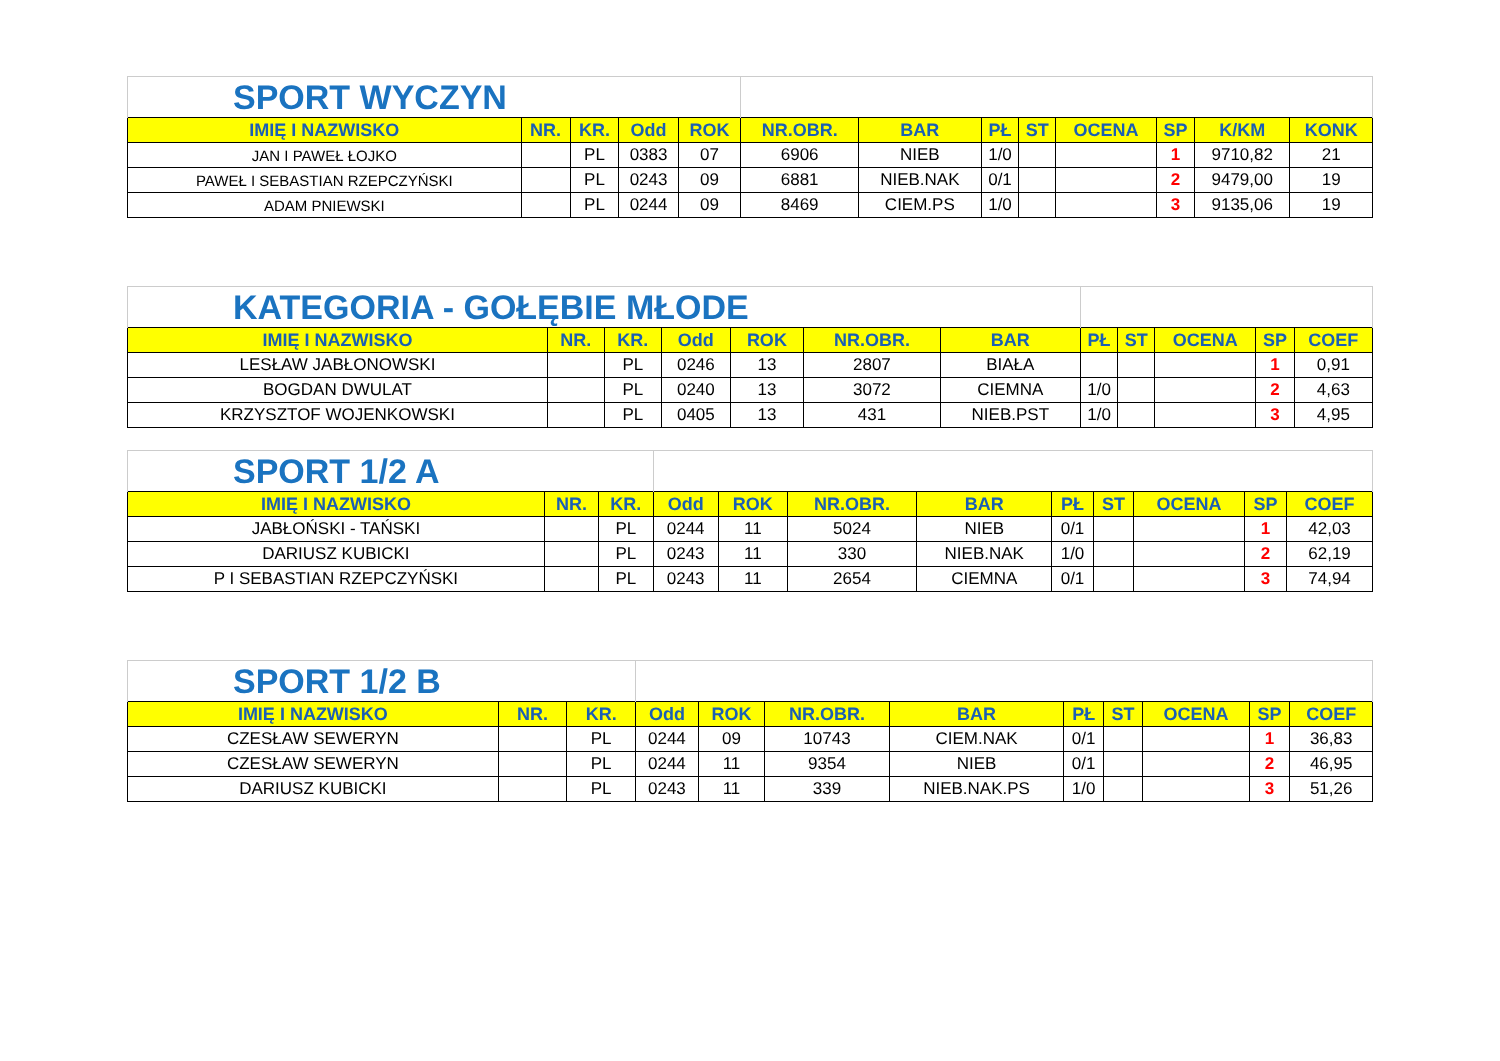| SPORT WYCZYN | | | | | | | | | | | | |
| IMIĘ I NAZWISKO | NR. | KR. | Odd | ROK | NR.OBR. | BAR | PŁ | ST | OCENA | SP | K/KM | KONK |
| JAN I PAWEŁ ŁOJKO | | PL | 0383 | 07 | 6906 | NIEB | 1/0 | | | 1 | 9710,82 | 21 |
| PAWEŁ I SEBASTIAN RZEPCZYŃSKI | | PL | 0243 | 09 | 6881 | NIEB.NAK | 0/1 | | | 2 | 9479,00 | 19 |
| ADAM PNIEWSKI | | PL | 0244 | 09 | 8469 | CIEM.PS | 1/0 | | | 3 | 9135,06 | 19 |
| KATEGORIA - GOŁĘBIE MŁODE | | | | | | | | | | | |
| IMIĘ I NAZWISKO | NR. | KR. | Odd | ROK | NR.OBR. | BAR | PŁ | ST | OCENA | SP | COEF |
| LESŁAW JABŁONOWSKI | | PL | 0246 | 13 | 2807 | BIAŁA | | | | 1 | 0,91 |
| BOGDAN DWULAT | | PL | 0240 | 13 | 3072 | CIEMNA | 1/0 | | | 2 | 4,63 |
| KRZYSZTOF WOJENKOWSKI | | PL | 0405 | 13 | 431 | NIEB.PST | 1/0 | | | 3 | 4,95 |
| SPORT 1/2 A | | | | | | | | | | | |
| IMIĘ I NAZWISKO | NR. | KR. | Odd | ROK | NR.OBR. | BAR | PŁ | ST | OCENA | SP | COEF |
| JABŁOŃSKI - TAŃSKI | | PL | 0244 | 11 | 5024 | NIEB | 0/1 | | | 1 | 42,03 |
| DARIUSZ KUBICKI | | PL | 0243 | 11 | 330 | NIEB.NAK | 1/0 | | | 2 | 62,19 |
| P I SEBASTIAN RZEPCZYŃSKI | | PL | 0243 | 11 | 2654 | CIEMNA | 0/1 | | | 3 | 74,94 |
| SPORT 1/2 B | | | | | | | | | | | |
| IMIĘ I NAZWISKO | NR. | KR. | Odd | ROK | NR.OBR. | BAR | PŁ | ST | OCENA | SP | COEF |
| CZESŁAW SEWERYN | | PL | 0244 | 09 | 10743 | CIEM.NAK | 0/1 | | | 1 | 36,83 |
| CZESŁAW SEWERYN | | PL | 0244 | 11 | 9354 | NIEB | 0/1 | | | 2 | 46,95 |
| DARIUSZ KUBICKI | | PL | 0243 | 11 | 339 | NIEB.NAK.PS | 1/0 | | | 3 | 51,26 |